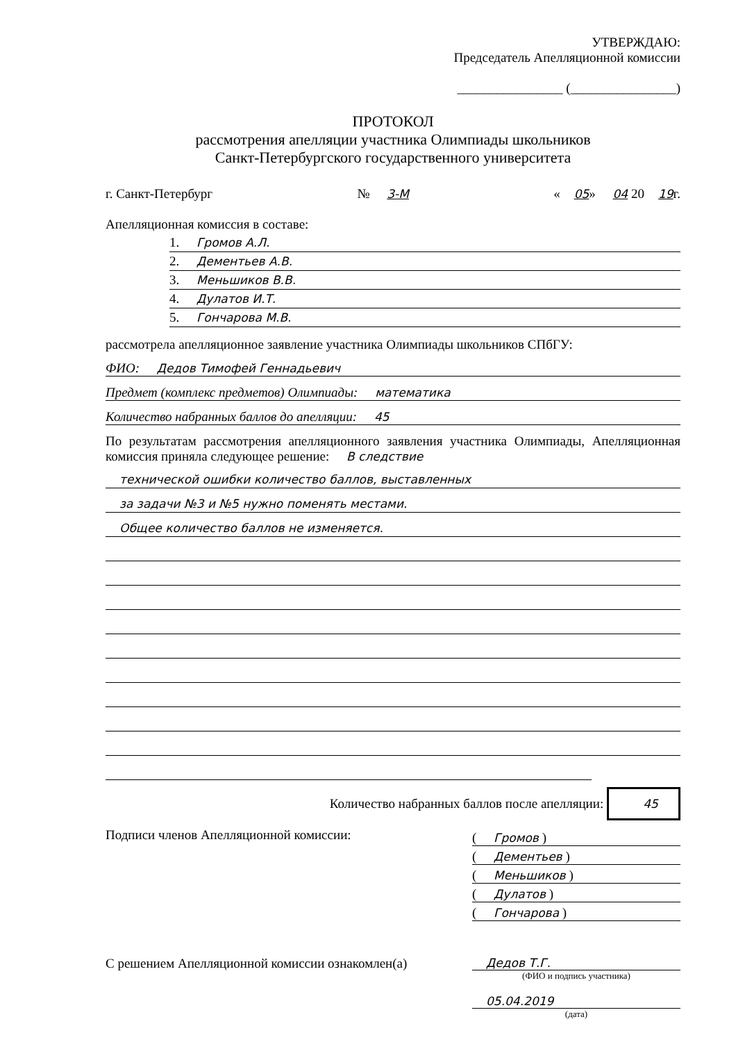УТВЕРЖДАЮ:
Председатель Апелляционной комиссии
________________ (________________)
ПРОТОКОЛ
рассмотрения апелляции участника Олимпиады школьников
Санкт-Петербургского государственного университета
г. Санкт-Петербург № 3-М « 05» 04 20 19г.
Апелляционная комиссия в составе:
1. Громов А.Л.
2. Дементьев А.В.
3. Меньшиков В.В.
4. Дулатов И.Т.
5. Гончарова М.В.
рассмотрела апелляционное заявление участника Олимпиады школьников СПбГУ:
ФИО: Дедов Тимофей Геннадьевич
Предмет (комплекс предметов) Олимпиады: математика
Количество набранных баллов до апелляции: 45
По результатам рассмотрения апелляционного заявления участника Олимпиады, Апелляционная комиссия приняла следующее решение: В следствие
технической ошибки количество баллов, выставленных
за задачи №3 и №5 нужно поменять местами.
Общее количество баллов не изменяется.
Количество набранных баллов после апелляции: 45
Подписи членов Апелляционной комиссии:
( Громов )
( Дементьев )
( Меньшиков )
( Дулатов )
( Гончарова )
С решением Апелляционной комиссии ознакомлен(а)
Дедов Т.Г.
(ФИО и подпись участника)
05.04.2019
(дата)